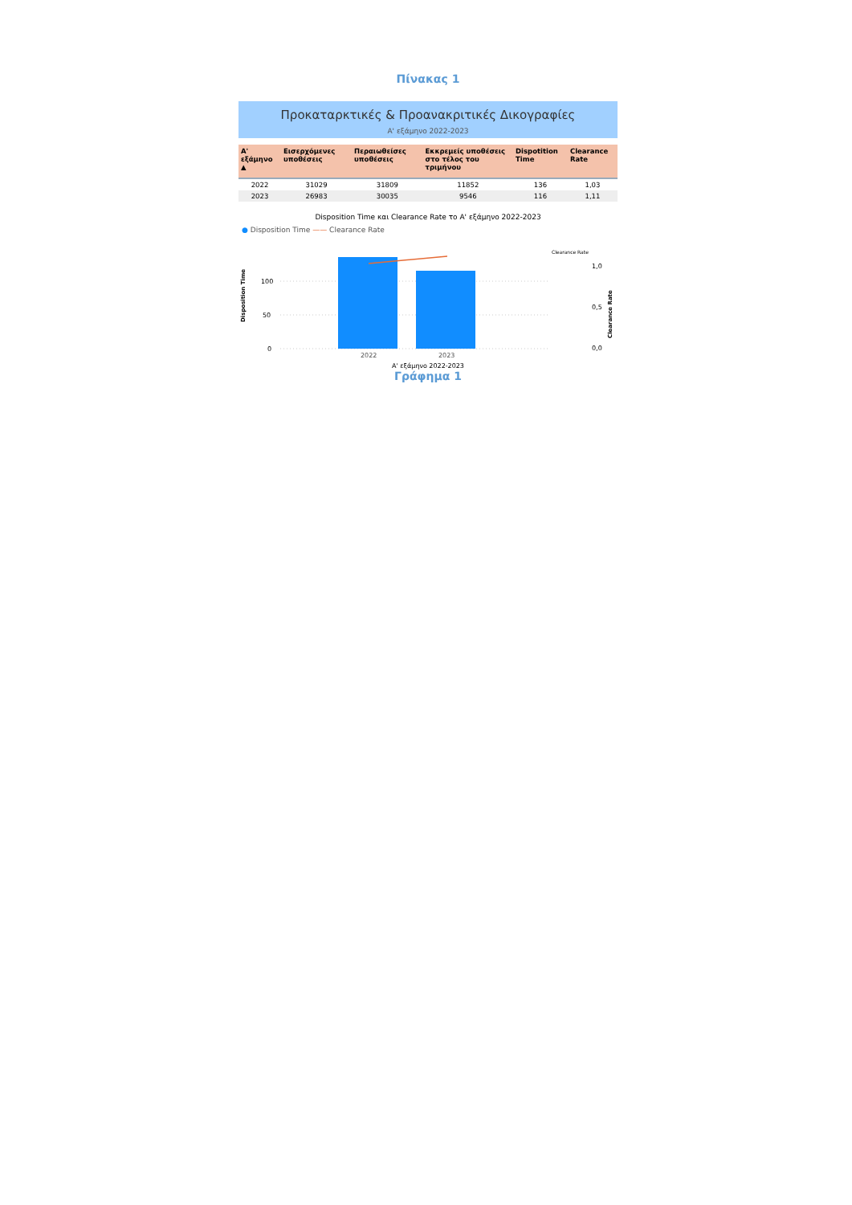Πίνακας 1
Προκαταρκτικές & Προανακριτικές Δικογραφίες
Α' εξάμηνο 2022-2023
| Α' εξάμηνο ▲ | Εισερχόμενες υποθέσεις | Περαιωθείσες υποθέσεις | Εκκρεμείς υποθέσεις στο τέλος του τριμήνου | Dispotition Time | Clearance Rate |
| --- | --- | --- | --- | --- | --- |
| 2022 | 31029 | 31809 | 11852 | 136 | 1,03 |
| 2023 | 26983 | 30035 | 9546 | 116 | 1,11 |
Disposition Time και Clearance Rate το Α' εξάμηνο 2022-2023
● Disposition Time —— Clearance Rate
Disposition Time
100
50
0
2022
2023
Clearance Rate
1,0
0,5
0,0
Clearance Rate
Α' εξάμηνο 2022-2023
Γράφημα 1